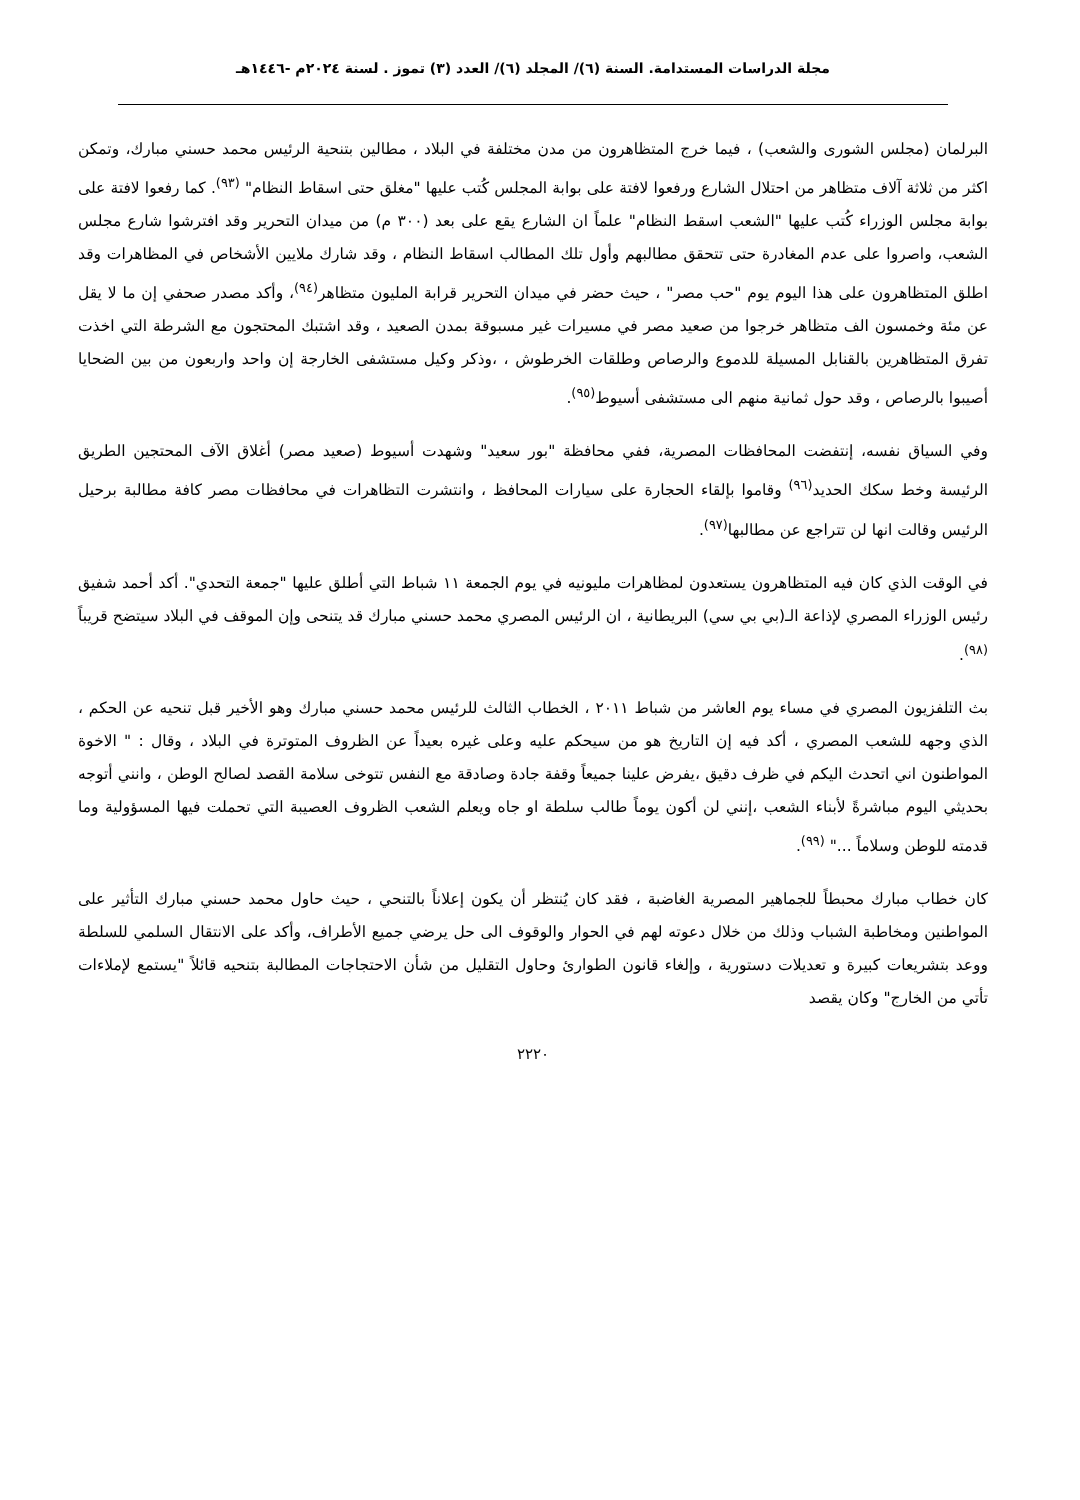مجلة الدراسات المستدامة. السنة (٦)/ المجلد (٦)/ العدد (٣) تموز . لسنة ٢٠٢٤م -١٤٤٦هـ
البرلمان (مجلس الشورى والشعب) ، فيما خرج المتظاهرون من مدن مختلفة في البلاد ، مطالين بتنحية الرئيس محمد حسني مبارك، وتمكن اكثر من ثلاثة آلاف متظاهر من احتلال الشارع ورفعوا لافتة على بوابة المجلس كُتب عليها "مغلق حتى اسقاط النظام" <sup>(٩٣)</sup>. كما رفعوا لافتة على بوابة مجلس الوزراء كُتب عليها "الشعب اسقط النظام" علماً ان الشارع يقع على بعد (٣٠٠ م) من ميدان التحرير وقد افترشوا شارع مجلس الشعب، واصروا على عدم المغادرة حتى تتحقق مطالبهم وأول تلك المطالب اسقاط النظام ، وقد شارك ملايين الأشخاص في المظاهرات وقد اطلق المتظاهرون على هذا اليوم يوم "حب مصر" ، حيث حضر في ميدان التحرير قرابة المليون متظاهر<sup>(٩٤)</sup>، وأكد مصدر صحفي إن ما لا يقل عن مئة وخمسون الف متظاهر خرجوا من صعيد مصر في مسيرات غير مسبوقة بمدن الصعيد ، وقد اشتبك المحتجون مع الشرطة التي اخذت تفرق المتظاهرين بالقنابل المسيلة للدموع والرصاص وطلقات الخرطوش ، ،وذكر وكيل مستشفى الخارجة إن واحد واربعون من بين الضحايا أصيبوا بالرصاص ، وقد حول ثمانية منهم الى مستشفى أسيوط<sup>(٩٥)</sup>.
وفي السياق نفسه، إنتفضت المحافظات المصرية، ففي محافظة "بور سعيد" وشهدت أسيوط (صعيد مصر) أغلاق الآف المحتجين الطريق الرئيسة وخط سكك الحديد<sup>(٩٦)</sup> وقاموا بإلقاء الحجارة على سيارات المحافظ ، وانتشرت التظاهرات في محافظات مصر كافة مطالبة برحيل الرئيس وقالت انها لن تتراجع عن مطالبها<sup>(٩٧)</sup>.
في الوقت الذي كان فيه المتظاهرون يستعدون لمظاهرات مليونيه في يوم الجمعة ١١ شباط التي أطلق عليها "جمعة التحدي". أكد أحمد شفيق رئيس الوزراء المصري لإذاعة الـ(بي بي سي) البريطانية ، ان الرئيس المصري محمد حسني مبارك قد يتنحى وإن الموقف في البلاد سيتضح قريباً <sup>(٩٨)</sup>.
بث التلفزيون المصري في مساء يوم العاشر من شباط ٢٠١١ ، الخطاب الثالث للرئيس محمد حسني مبارك وهو الأخير قبل تنحيه عن الحكم ، الذي وجهه للشعب المصري ، أكد فيه إن التاريخ هو من سيحكم عليه وعلى غيره بعيداً عن الظروف المتوترة في البلاد ، وقال : " الاخوة المواطنون اني اتحدث اليكم في ظرف دقيق ،يفرض علينا جميعاً وقفة جادة وصادقة مع النفس تتوخى سلامة القصد لصالح الوطن ، وانني أتوجه بحديثي اليوم مباشرةً لأبناء الشعب ،إنني لن أكون يوماً طالب سلطة او جاه ويعلم الشعب الظروف العصيبة التي تحملت فيها المسؤولية وما قدمته للوطن وسلاماً ..." <sup>(٩٩)</sup>.
كان خطاب مبارك محبطاً للجماهير المصرية الغاضبة ، فقد كان يُنتظر أن يكون إعلاناً بالتنحي ، حيث حاول محمد حسني مبارك التأثير على المواطنين ومخاطبة الشباب وذلك من خلال دعوته لهم في الحوار والوقوف الى حل يرضي جميع الأطراف، وأكد على الانتقال السلمي للسلطة ووعد بتشريعات كبيرة و تعديلات دستورية ، وإلغاء قانون الطوارئ وحاول التقليل من شأن الاحتجاجات المطالبة بتنحيه قائلاً "يستمع لإملاءات تأتي من الخارج" وكان يقصد
٢٢٢٠